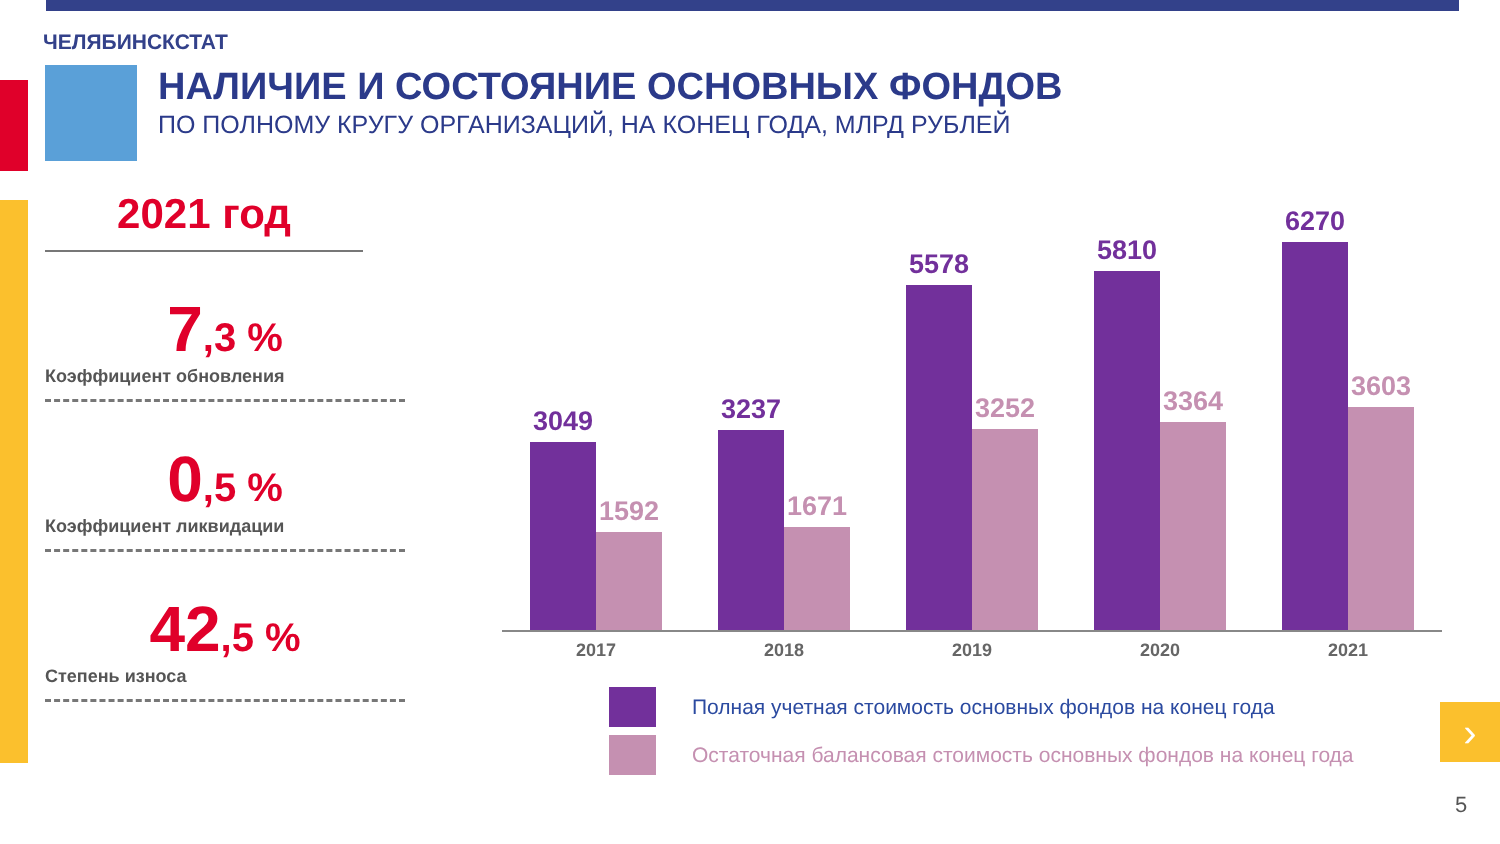ЧЕЛЯБИНСКСТАТ
НАЛИЧИЕ И СОСТОЯНИЕ ОСНОВНЫХ ФОНДОВ
ПО ПОЛНОМУ КРУГУ ОРГАНИЗАЦИЙ, НА КОНЕЦ ГОДА, МЛРД РУБЛЕЙ
2021 год
7,3 %
Коэффициент обновления
0,5 %
Коэффициент ликвидации
42,5 %
Степень износа
3049
1592
3237
1671
5578
3252
5810
3364
6270
3603
2017 2018 2019 2020 2021
Полная учетная стоимость основных фондов на конец года
Остаточная балансовая стоимость основных фондов на конец года
›
5